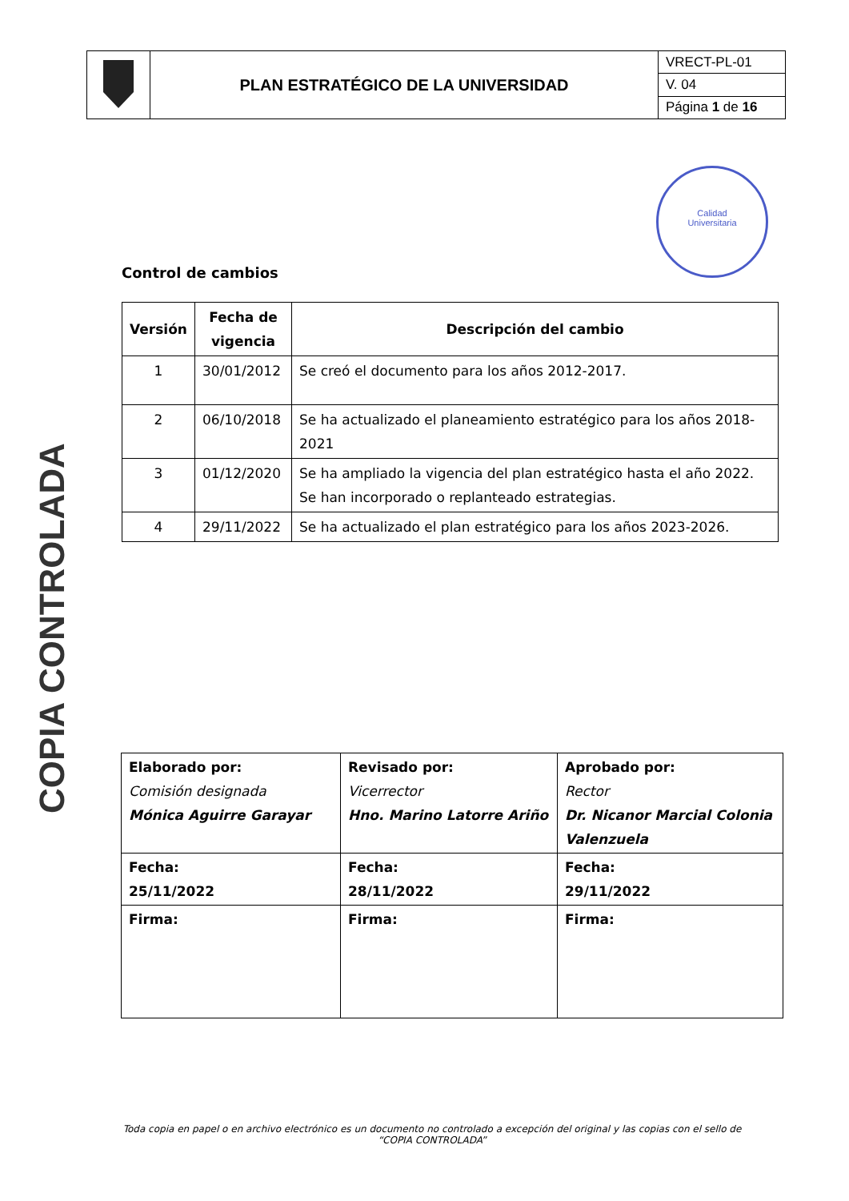| | PLAN ESTRATÉGICO DE LA UNIVERSIDAD | VRECT-PL-01 |
| | | V. 04 |
| | | Página 1 de 16 |
Calidad
Universitaria
COPIA CONTROLADA
Control de cambios
| Versión | Fecha de vigencia | Descripción del cambio |
| --- | --- | --- |
| 1 | 30/01/2012 | Se creó el documento para los años 2012-2017. |
| 2 | 06/10/2018 | Se ha actualizado el planeamiento estratégico para los años 2018-2021 |
| 3 | 01/12/2020 | Se ha ampliado la vigencia del plan estratégico hasta el año 2022. Se han incorporado o replanteado estrategias. |
| 4 | 29/11/2022 | Se ha actualizado el plan estratégico para los años 2023-2026. |
| Elaborado por: Comisión designada Mónica Aguirre Garayar | Revisado por: Vicerrector Hno. Marino Latorre Ariño | Aprobado por: Rector Dr. Nicanor Marcial Colonia Valenzuela |
| Fecha: 25/11/2022 | Fecha: 28/11/2022 | Fecha: 29/11/2022 |
| Firma: | Firma: | Firma: |
Toda copia en papel o en archivo electrónico es un documento no controlado a excepción del original y las copias con el sello de “COPIA CONTROLADA”